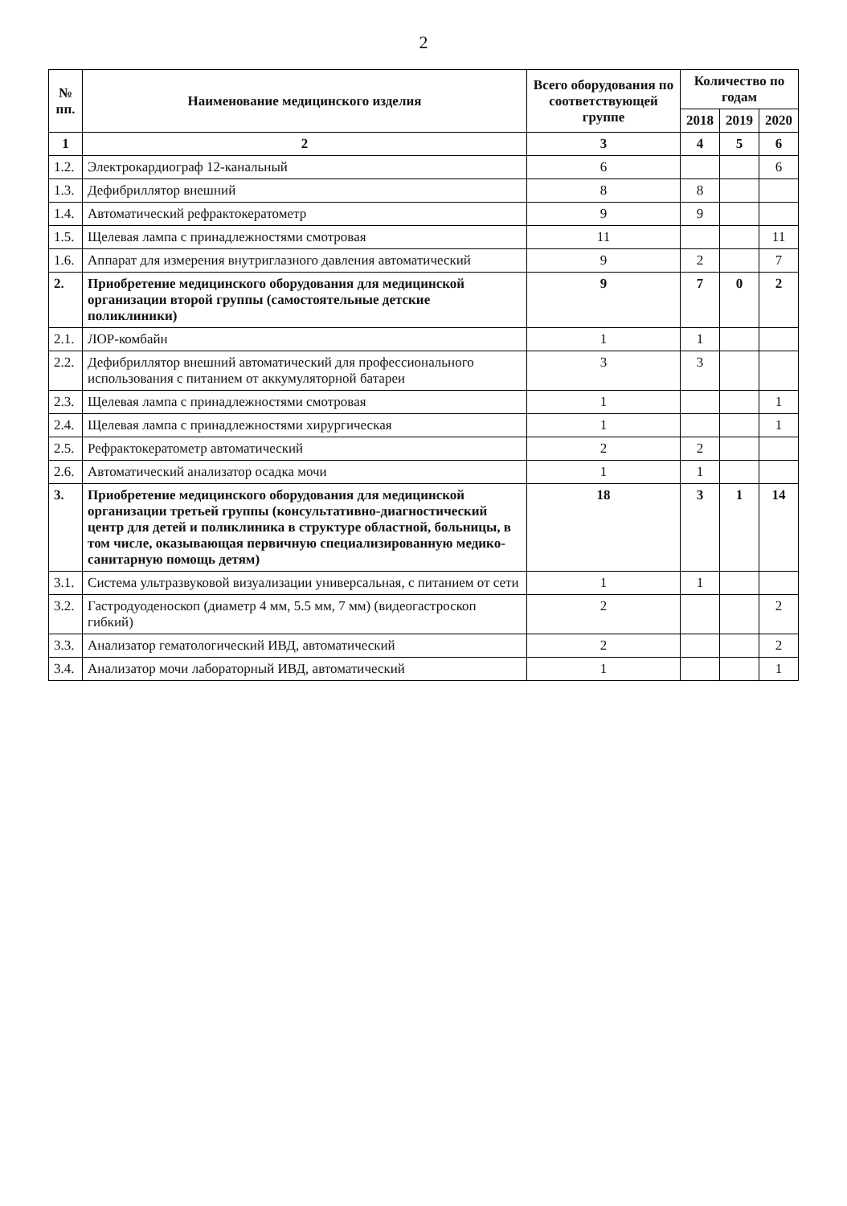2
| № пп. | Наименование медицинского изделия | Всего оборудования по соответствующей группе | Количество по годам | | |
| --- | --- | --- | --- | --- | --- |
| | | | 2018 | 2019 | 2020 |
| 1 | 2 | 3 | 4 | 5 | 6 |
| 1.2. | Электрокардиограф 12-канальный | 6 | | | 6 |
| 1.3. | Дефибриллятор внешний | 8 | 8 | | |
| 1.4. | Автоматический рефрактокератометр | 9 | 9 | | |
| 1.5. | Щелевая лампа с принадлежностями смотровая | 11 | | | 11 |
| 1.6. | Аппарат для измерения внутриглазного давления автоматический | 9 | 2 | | 7 |
| 2. | Приобретение медицинского оборудования для медицинской организации второй группы (самостоятельные детские поликлиники) | 9 | 7 | 0 | 2 |
| 2.1. | ЛОР-комбайн | 1 | 1 | | |
| 2.2. | Дефибриллятор внешний автоматический для профессионального использования с питанием от аккумуляторной батареи | 3 | 3 | | |
| 2.3. | Щелевая лампа с принадлежностями смотровая | 1 | | | 1 |
| 2.4. | Щелевая лампа с принадлежностями хирургическая | 1 | | | 1 |
| 2.5. | Рефрактокератометр автоматический | 2 | 2 | | |
| 2.6. | Автоматический анализатор осадка мочи | 1 | 1 | | |
| 3. | Приобретение медицинского оборудования для медицинской организации третьей группы (консультативно-диагностический центр для детей и поликлиника в структуре областной, больницы, в том числе, оказывающая первичную специализированную медико-санитарную помощь детям) | 18 | 3 | 1 | 14 |
| 3.1. | Система ультразвуковой визуализации универсальная, с питанием от сети | 1 | 1 | | |
| 3.2. | Гастродуоденоскоп (диаметр 4 мм, 5.5 мм, 7 мм) (видеогастроскоп гибкий) | 2 | | | 2 |
| 3.3. | Анализатор гематологический ИВД, автоматический | 2 | | | 2 |
| 3.4. | Анализатор мочи лабораторный ИВД, автоматический | 1 | | | 1 |